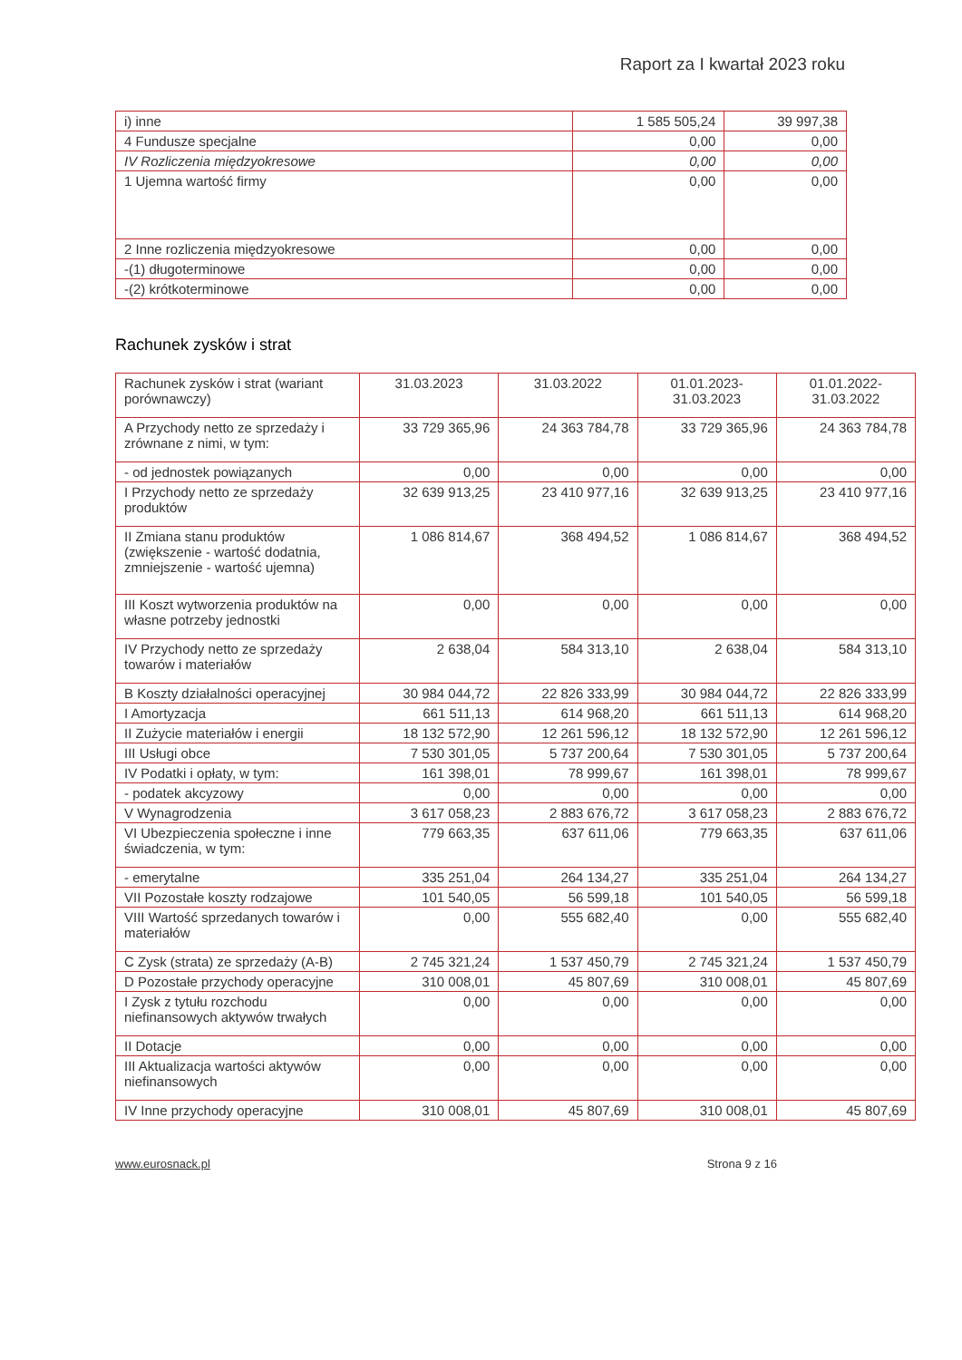Raport za I kwartał 2023 roku
| i) inne | 1 585 505,24 | 39 997,38 |
| 4 Fundusze specjalne | 0,00 | 0,00 |
| IV Rozliczenia międzyokresowe | 0,00 | 0,00 |
| 1 Ujemna wartość firmy | 0,00 | 0,00 |
| 2 Inne rozliczenia międzyokresowe | 0,00 | 0,00 |
| -(1) długoterminowe | 0,00 | 0,00 |
| -(2) krótkoterminowe | 0,00 | 0,00 |
Rachunek zysków i strat
| Rachunek zysków i strat (wariant porównawczy) | 31.03.2023 | 31.03.2022 | 01.01.2023- 31.03.2023 | 01.01.2022- 31.03.2022 |
| A Przychody netto ze sprzedaży i zrównane z nimi, w tym: | 33 729 365,96 | 24 363 784,78 | 33 729 365,96 | 24 363 784,78 |
| - od jednostek powiązanych | 0,00 | 0,00 | 0,00 | 0,00 |
| I Przychody netto ze sprzedaży produktów | 32 639 913,25 | 23 410 977,16 | 32 639 913,25 | 23 410 977,16 |
| II Zmiana stanu produktów (zwiększenie - wartość dodatnia, zmniejszenie - wartość ujemna) | 1 086 814,67 | 368 494,52 | 1 086 814,67 | 368 494,52 |
| III Koszt wytworzenia produktów na własne potrzeby jednostki | 0,00 | 0,00 | 0,00 | 0,00 |
| IV Przychody netto ze sprzedaży towarów i materiałów | 2 638,04 | 584 313,10 | 2 638,04 | 584 313,10 |
| B Koszty działalności operacyjnej | 30 984 044,72 | 22 826 333,99 | 30 984 044,72 | 22 826 333,99 |
| I Amortyzacja | 661 511,13 | 614 968,20 | 661 511,13 | 614 968,20 |
| II Zużycie materiałów i energii | 18 132 572,90 | 12 261 596,12 | 18 132 572,90 | 12 261 596,12 |
| III Usługi obce | 7 530 301,05 | 5 737 200,64 | 7 530 301,05 | 5 737 200,64 |
| IV Podatki i opłaty, w tym: | 161 398,01 | 78 999,67 | 161 398,01 | 78 999,67 |
| - podatek akcyzowy | 0,00 | 0,00 | 0,00 | 0,00 |
| V Wynagrodzenia | 3 617 058,23 | 2 883 676,72 | 3 617 058,23 | 2 883 676,72 |
| VI Ubezpieczenia społeczne i inne świadczenia, w tym: | 779 663,35 | 637 611,06 | 779 663,35 | 637 611,06 |
| - emerytalne | 335 251,04 | 264 134,27 | 335 251,04 | 264 134,27 |
| VII Pozostałe koszty rodzajowe | 101 540,05 | 56 599,18 | 101 540,05 | 56 599,18 |
| VIII Wartość sprzedanych towarów i materiałów | 0,00 | 555 682,40 | 0,00 | 555 682,40 |
| C Zysk (strata) ze sprzedaży (A-B) | 2 745 321,24 | 1 537 450,79 | 2 745 321,24 | 1 537 450,79 |
| D Pozostałe przychody operacyjne | 310 008,01 | 45 807,69 | 310 008,01 | 45 807,69 |
| I Zysk z tytułu rozchodu niefinansowych aktywów trwałych | 0,00 | 0,00 | 0,00 | 0,00 |
| II Dotacje | 0,00 | 0,00 | 0,00 | 0,00 |
| III Aktualizacja wartości aktywów niefinansowych | 0,00 | 0,00 | 0,00 | 0,00 |
| IV Inne przychody operacyjne | 310 008,01 | 45 807,69 | 310 008,01 | 45 807,69 |
www.eurosnack.pl Strona 9 z 16